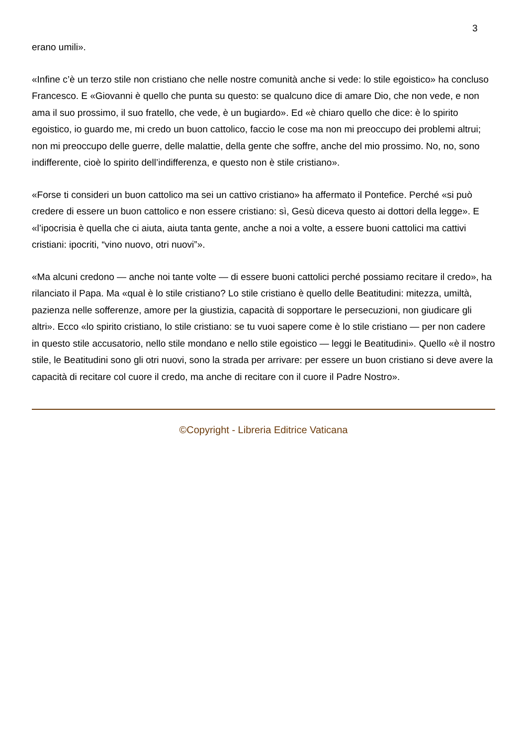3
erano umili».
«Infine c’è un terzo stile non cristiano che nelle nostre comunità anche si vede: lo stile egoistico» ha concluso Francesco. E «Giovanni è quello che punta su questo: se qualcuno dice di amare Dio, che non vede, e non ama il suo prossimo, il suo fratello, che vede, è un bugiardo». Ed «è chiaro quello che dice: è lo spirito egoistico, io guardo me, mi credo un buon cattolico, faccio le cose ma non mi preoccupo dei problemi altrui; non mi preoccupo delle guerre, delle malattie, della gente che soffre, anche del mio prossimo. No, no, sono indifferente, cioè lo spirito dell’indifferenza, e questo non è stile cristiano».
«Forse ti consideri un buon cattolico ma sei un cattivo cristiano» ha affermato il Pontefice. Perché «si può credere di essere un buon cattolico e non essere cristiano: sì, Gesù diceva questo ai dottori della legge». E «l’ipocrisia è quella che ci aiuta, aiuta tanta gente, anche a noi a volte, a essere buoni cattolici ma cattivi cristiani: ipocriti, “vino nuovo, otri nuovi”».
«Ma alcuni credono — anche noi tante volte — di essere buoni cattolici perché possiamo recitare il credo», ha rilanciato il Papa. Ma «qual è lo stile cristiano? Lo stile cristiano è quello delle Beatitudini: mitezza, umiltà, pazienza nelle sofferenze, amore per la giustizia, capacità di sopportare le persecuzioni, non giudicare gli altri». Ecco «lo spirito cristiano, lo stile cristiano: se tu vuoi sapere come è lo stile cristiano — per non cadere in questo stile accusatorio, nello stile mondano e nello stile egoistico — leggi le Beatitudini». Quello «è il nostro stile, le Beatitudini sono gli otri nuovi, sono la strada per arrivare: per essere un buon cristiano si deve avere la capacità di recitare col cuore il credo, ma anche di recitare con il cuore il Padre Nostro».
©Copyright - Libreria Editrice Vaticana